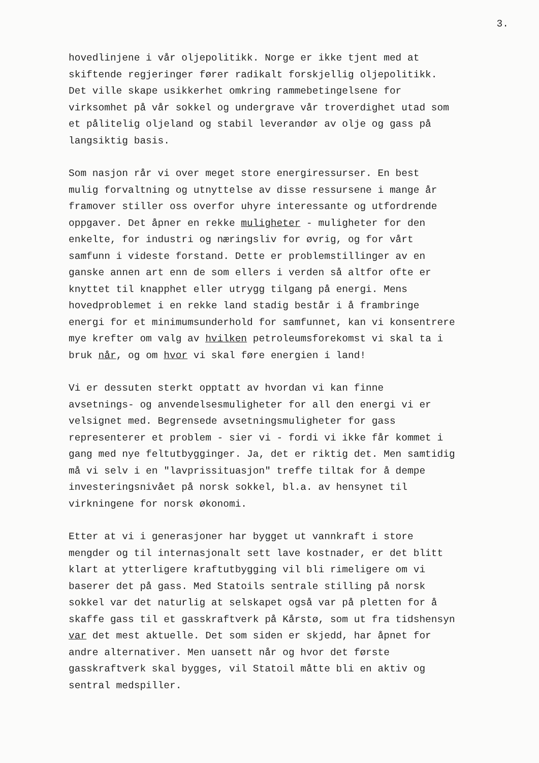3.
hovedlinjene i vår oljepolitikk. Norge er ikke tjent med at skiftende regjeringer fører radikalt forskjellig oljepolitikk. Det ville skape usikkerhet omkring rammebetingelsene for virksomhet på vår sokkel og undergrave vår troverdighet utad som et pålitelig oljeland og stabil leverandør av olje og gass på langsiktig basis.
Som nasjon rår vi over meget store energiressurser. En best mulig forvaltning og utnyttelse av disse ressursene i mange år framover stiller oss overfor uhyre interessante og utfordrende oppgaver. Det åpner en rekke muligheter - muligheter for den enkelte, for industri og næringsliv for øvrig, og for vårt samfunn i videste forstand. Dette er problemstillinger av en ganske annen art enn de som ellers i verden så altfor ofte er knyttet til knapphet eller utrygg tilgang på energi. Mens hovedproblemet i en rekke land stadig består i å frambringe energi for et minimumsunderhold for samfunnet, kan vi konsentrere mye krefter om valg av hvilken petroleumsforekomst vi skal ta i bruk når, og om hvor vi skal føre energien i land!
Vi er dessuten sterkt opptatt av hvordan vi kan finne avsetnings- og anvendelsesmuligheter for all den energi vi er velsignet med. Begrensede avsetningsmuligheter for gass representerer et problem - sier vi - fordi vi ikke får kommet i gang med nye feltutbygginger. Ja, det er riktig det. Men samtidig må vi selv i en "lavprissituasjon" treffe tiltak for å dempe investeringsnivået på norsk sokkel, bl.a. av hensynet til virkningene for norsk økonomi.
Etter at vi i generasjoner har bygget ut vannkraft i store mengder og til internasjonalt sett lave kostnader, er det blitt klart at ytterligere kraftutbygging vil bli rimeligere om vi baserer det på gass. Med Statoils sentrale stilling på norsk sokkel var det naturlig at selskapet også var på pletten for å skaffe gass til et gasskraftverk på Kårstø, som ut fra tidshensyn var det mest aktuelle. Det som siden er skjedd, har åpnet for andre alternativer. Men uansett når og hvor det første gasskraftverk skal bygges, vil Statoil måtte bli en aktiv og sentral medspiller.